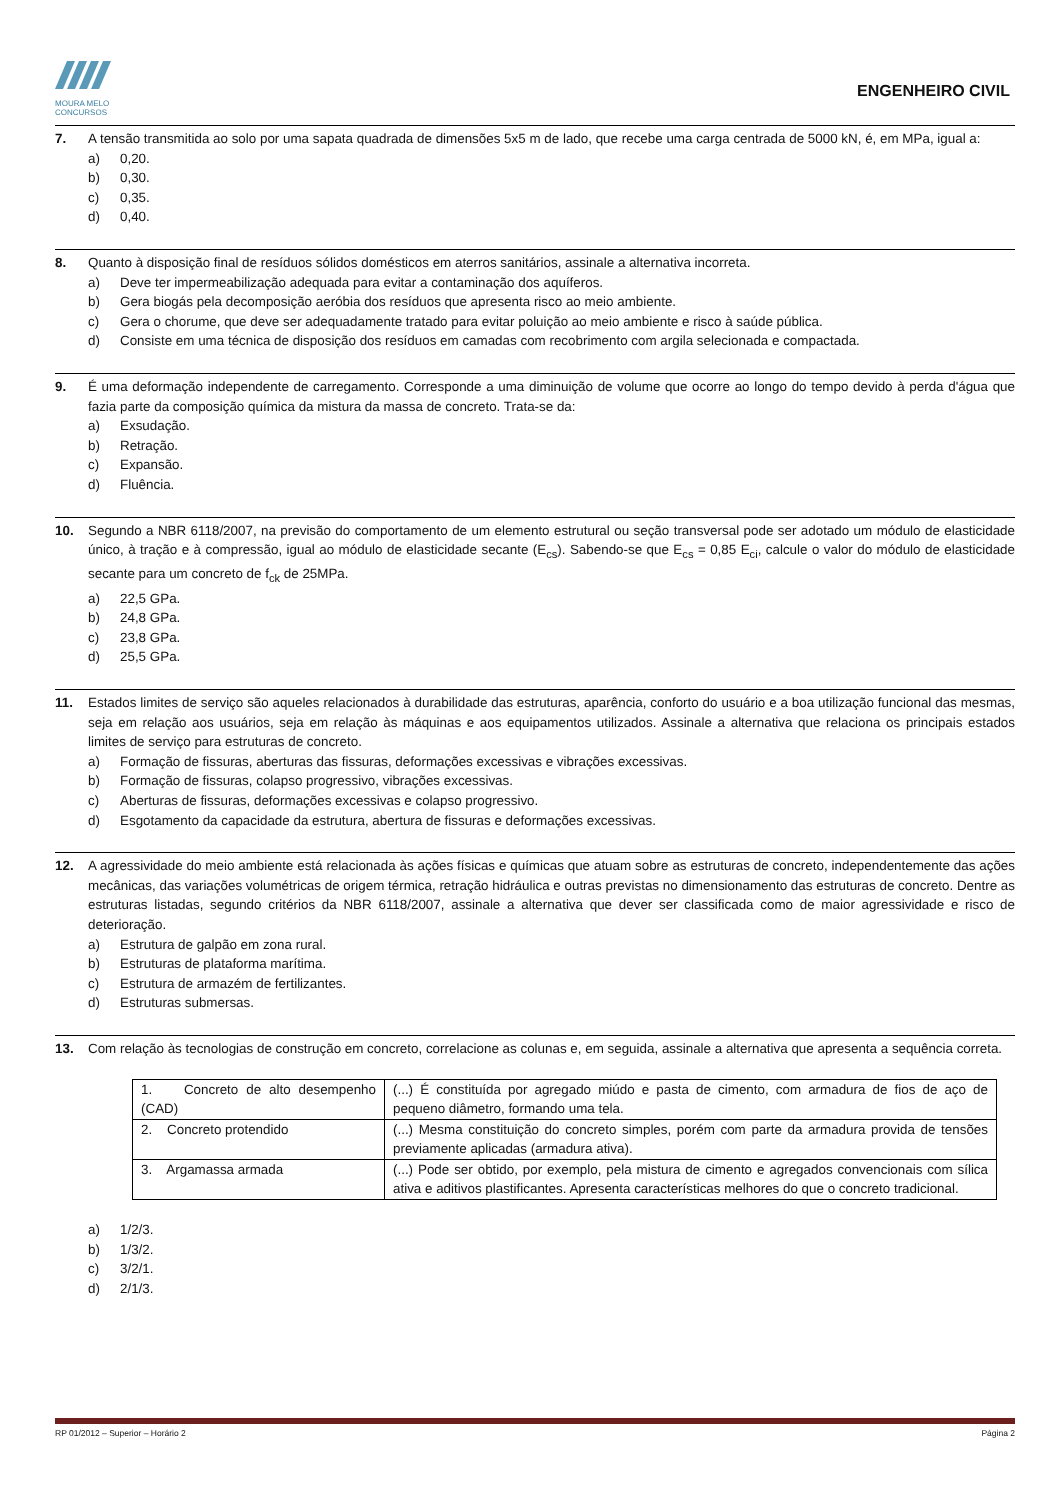MOURA MELO
CONCURSOS
ENGENHEIRO CIVIL
7. A tensão transmitida ao solo por uma sapata quadrada de dimensões 5x5 m de lado, que recebe uma carga centrada de 5000 kN, é, em MPa, igual a:
a) 0,20.
b) 0,30.
c) 0,35.
d) 0,40.
8. Quanto à disposição final de resíduos sólidos domésticos em aterros sanitários, assinale a alternativa incorreta.
a) Deve ter impermeabilização adequada para evitar a contaminação dos aquíferos.
b) Gera biogás pela decomposição aeróbia dos resíduos que apresenta risco ao meio ambiente.
c) Gera o chorume, que deve ser adequadamente tratado para evitar poluição ao meio ambiente e risco à saúde pública.
d) Consiste em uma técnica de disposição dos resíduos em camadas com recobrimento com argila selecionada e compactada.
9. É uma deformação independente de carregamento. Corresponde a uma diminuição de volume que ocorre ao longo do tempo devido à perda d'água que fazia parte da composição química da mistura da massa de concreto. Trata-se da:
a) Exsudação.
b) Retração.
c) Expansão.
d) Fluência.
10. Segundo a NBR 6118/2007, na previsão do comportamento de um elemento estrutural ou seção transversal pode ser adotado um módulo de elasticidade único, à tração e à compressão, igual ao módulo de elasticidade secante (E<sub>cs</sub>). Sabendo-se que E<sub>cs</sub> = 0,85 E<sub>ci</sub>, calcule o valor do módulo de elasticidade secante para um concreto de f<sub>ck</sub> de 25MPa.
a) 22,5 GPa.
b) 24,8 GPa.
c) 23,8 GPa.
d) 25,5 GPa.
11. Estados limites de serviço são aqueles relacionados à durabilidade das estruturas, aparência, conforto do usuário e a boa utilização funcional das mesmas, seja em relação aos usuários, seja em relação às máquinas e aos equipamentos utilizados. Assinale a alternativa que relaciona os principais estados limites de serviço para estruturas de concreto.
a) Formação de fissuras, aberturas das fissuras, deformações excessivas e vibrações excessivas.
b) Formação de fissuras, colapso progressivo, vibrações excessivas.
c) Aberturas de fissuras, deformações excessivas e colapso progressivo.
d) Esgotamento da capacidade da estrutura, abertura de fissuras e deformações excessivas.
12. A agressividade do meio ambiente está relacionada às ações físicas e químicas que atuam sobre as estruturas de concreto, independentemente das ações mecânicas, das variações volumétricas de origem térmica, retração hidráulica e outras previstas no dimensionamento das estruturas de concreto. Dentre as estruturas listadas, segundo critérios da NBR 6118/2007, assinale a alternativa que dever ser classificada como de maior agressividade e risco de deterioração.
a) Estrutura de galpão em zona rural.
b) Estruturas de plataforma marítima.
c) Estrutura de armazém de fertilizantes.
d) Estruturas submersas.
13. Com relação às tecnologias de construção em concreto, correlacione as colunas e, em seguida, assinale a alternativa que apresenta a sequência correta.
| 1. Concreto de alto desempenho (CAD) | (...) É constituída por agregado miúdo e pasta de cimento, com armadura de fios de aço de pequeno diâmetro, formando uma tela. |
| 2. Concreto protendido | (...) Mesma constituição do concreto simples, porém com parte da armadura provida de tensões previamente aplicadas (armadura ativa). |
| 3. Argamassa armada | (...) Pode ser obtido, por exemplo, pela mistura de cimento e agregados convencionais com sílica ativa e aditivos plastificantes. Apresenta características melhores do que o concreto tradicional. |
a) 1/2/3.
b) 1/3/2.
c) 3/2/1.
d) 2/1/3.
RP 01/2012 – Superior – Horário 2 Página 2